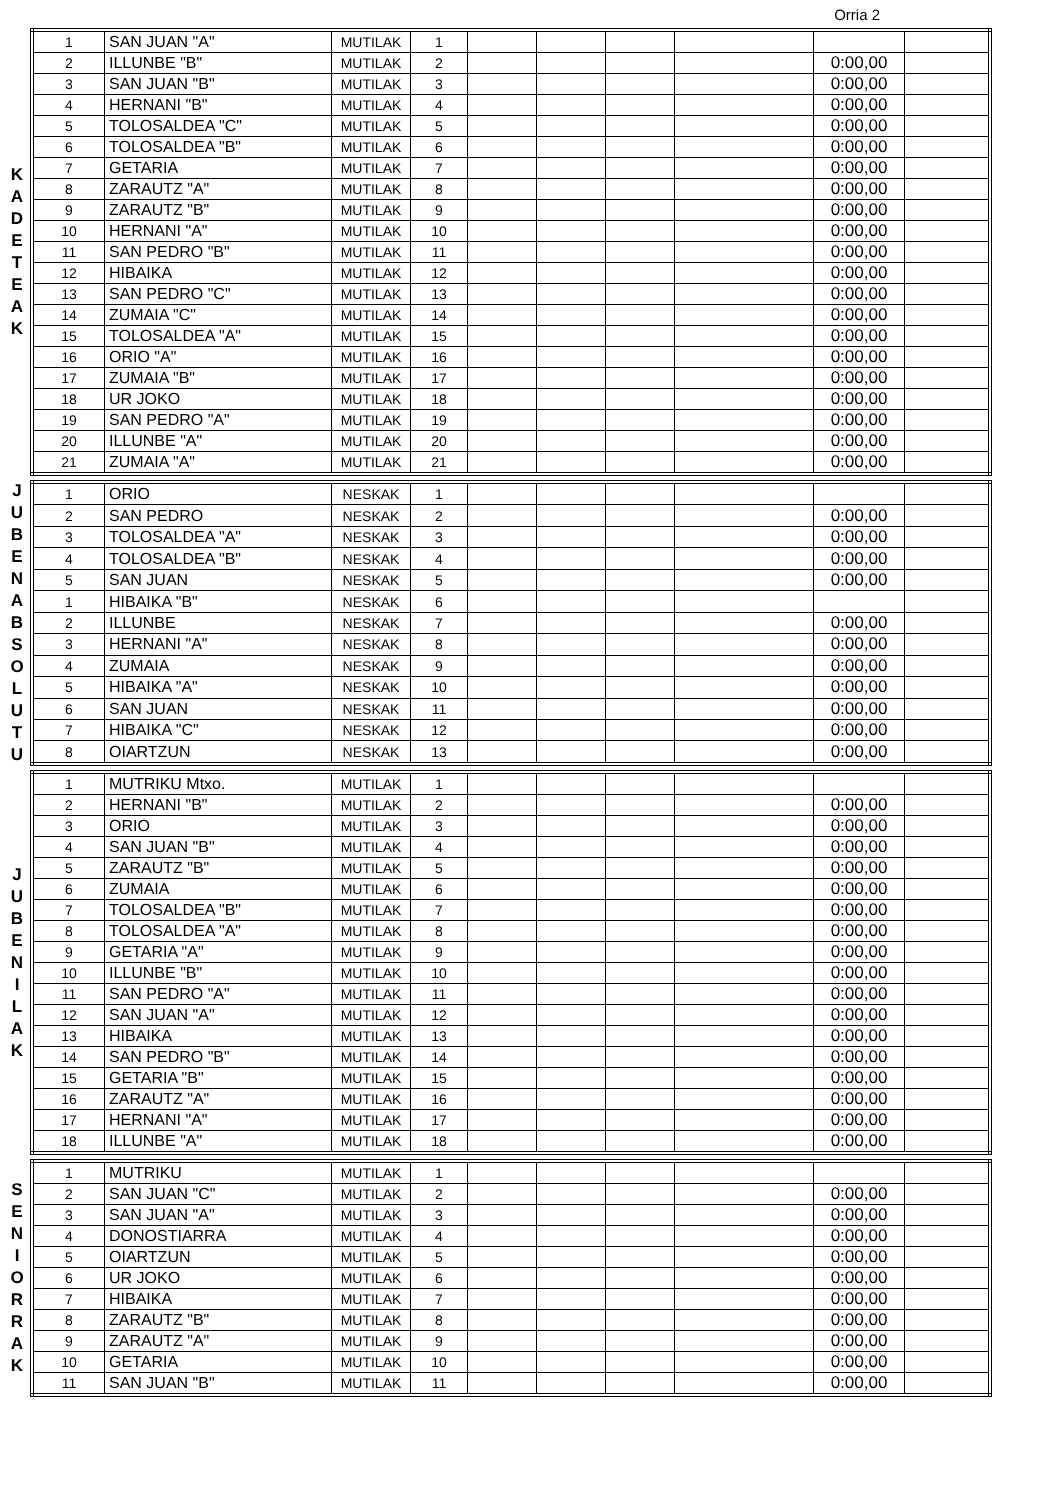Orria 2
K
A
D
E
T
E
A
K
| 1 | SAN JUAN "A" | MUTILAK | 1 | | | | | | |
| 2 | ILLUNBE "B" | MUTILAK | 2 | | | | | 0:00,00 | |
| 3 | SAN JUAN "B" | MUTILAK | 3 | | | | | 0:00,00 | |
| 4 | HERNANI "B" | MUTILAK | 4 | | | | | 0:00,00 | |
| 5 | TOLOSALDEA "C" | MUTILAK | 5 | | | | | 0:00,00 | |
| 6 | TOLOSALDEA "B" | MUTILAK | 6 | | | | | 0:00,00 | |
| 7 | GETARIA | MUTILAK | 7 | | | | | 0:00,00 | |
| 8 | ZARAUTZ "A" | MUTILAK | 8 | | | | | 0:00,00 | |
| 9 | ZARAUTZ "B" | MUTILAK | 9 | | | | | 0:00,00 | |
| 10 | HERNANI "A" | MUTILAK | 10 | | | | | 0:00,00 | |
| 11 | SAN PEDRO "B" | MUTILAK | 11 | | | | | 0:00,00 | |
| 12 | HIBAIKA | MUTILAK | 12 | | | | | 0:00,00 | |
| 13 | SAN PEDRO "C" | MUTILAK | 13 | | | | | 0:00,00 | |
| 14 | ZUMAIA "C" | MUTILAK | 14 | | | | | 0:00,00 | |
| 15 | TOLOSALDEA "A" | MUTILAK | 15 | | | | | 0:00,00 | |
| 16 | ORIO "A" | MUTILAK | 16 | | | | | 0:00,00 | |
| 17 | ZUMAIA "B" | MUTILAK | 17 | | | | | 0:00,00 | |
| 18 | UR JOKO | MUTILAK | 18 | | | | | 0:00,00 | |
| 19 | SAN PEDRO "A" | MUTILAK | 19 | | | | | 0:00,00 | |
| 20 | ILLUNBE "A" | MUTILAK | 20 | | | | | 0:00,00 | |
| 21 | ZUMAIA "A" | MUTILAK | 21 | | | | | 0:00,00 | |
J
U
B
E
N
A
B
S
O
L
U
T
U
| 1 | ORIO | NESKAK | 1 | | | | | | |
| 2 | SAN PEDRO | NESKAK | 2 | | | | | 0:00,00 | |
| 3 | TOLOSALDEA "A" | NESKAK | 3 | | | | | 0:00,00 | |
| 4 | TOLOSALDEA "B" | NESKAK | 4 | | | | | 0:00,00 | |
| 5 | SAN JUAN | NESKAK | 5 | | | | | 0:00,00 | |
| 1 | HIBAIKA "B" | NESKAK | 6 | | | | | | |
| 2 | ILLUNBE | NESKAK | 7 | | | | | 0:00,00 | |
| 3 | HERNANI "A" | NESKAK | 8 | | | | | 0:00,00 | |
| 4 | ZUMAIA | NESKAK | 9 | | | | | 0:00,00 | |
| 5 | HIBAIKA "A" | NESKAK | 10 | | | | | 0:00,00 | |
| 6 | SAN JUAN | NESKAK | 11 | | | | | 0:00,00 | |
| 7 | HIBAIKA "C" | NESKAK | 12 | | | | | 0:00,00 | |
| 8 | OIARTZUN | NESKAK | 13 | | | | | 0:00,00 | |
J
U
B
E
N
I
L
A
K
| 1 | MUTRIKU Mtxo. | MUTILAK | 1 | | | | | | |
| 2 | HERNANI "B" | MUTILAK | 2 | | | | | 0:00,00 | |
| 3 | ORIO | MUTILAK | 3 | | | | | 0:00,00 | |
| 4 | SAN JUAN "B" | MUTILAK | 4 | | | | | 0:00,00 | |
| 5 | ZARAUTZ "B" | MUTILAK | 5 | | | | | 0:00,00 | |
| 6 | ZUMAIA | MUTILAK | 6 | | | | | 0:00,00 | |
| 7 | TOLOSALDEA "B" | MUTILAK | 7 | | | | | 0:00,00 | |
| 8 | TOLOSALDEA "A" | MUTILAK | 8 | | | | | 0:00,00 | |
| 9 | GETARIA "A" | MUTILAK | 9 | | | | | 0:00,00 | |
| 10 | ILLUNBE "B" | MUTILAK | 10 | | | | | 0:00,00 | |
| 11 | SAN PEDRO "A" | MUTILAK | 11 | | | | | 0:00,00 | |
| 12 | SAN JUAN "A" | MUTILAK | 12 | | | | | 0:00,00 | |
| 13 | HIBAIKA | MUTILAK | 13 | | | | | 0:00,00 | |
| 14 | SAN PEDRO "B" | MUTILAK | 14 | | | | | 0:00,00 | |
| 15 | GETARIA "B" | MUTILAK | 15 | | | | | 0:00,00 | |
| 16 | ZARAUTZ "A" | MUTILAK | 16 | | | | | 0:00,00 | |
| 17 | HERNANI "A" | MUTILAK | 17 | | | | | 0:00,00 | |
| 18 | ILLUNBE "A" | MUTILAK | 18 | | | | | 0:00,00 | |
S
E
N
I
O
R
R
A
K
| 1 | MUTRIKU | MUTILAK | 1 | | | | | | |
| 2 | SAN JUAN "C" | MUTILAK | 2 | | | | | 0:00,00 | |
| 3 | SAN JUAN "A" | MUTILAK | 3 | | | | | 0:00,00 | |
| 4 | DONOSTIARRA | MUTILAK | 4 | | | | | 0:00,00 | |
| 5 | OIARTZUN | MUTILAK | 5 | | | | | 0:00,00 | |
| 6 | UR JOKO | MUTILAK | 6 | | | | | 0:00,00 | |
| 7 | HIBAIKA | MUTILAK | 7 | | | | | 0:00,00 | |
| 8 | ZARAUTZ "B" | MUTILAK | 8 | | | | | 0:00,00 | |
| 9 | ZARAUTZ "A" | MUTILAK | 9 | | | | | 0:00,00 | |
| 10 | GETARIA | MUTILAK | 10 | | | | | 0:00,00 | |
| 11 | SAN JUAN "B" | MUTILAK | 11 | | | | | 0:00,00 | |